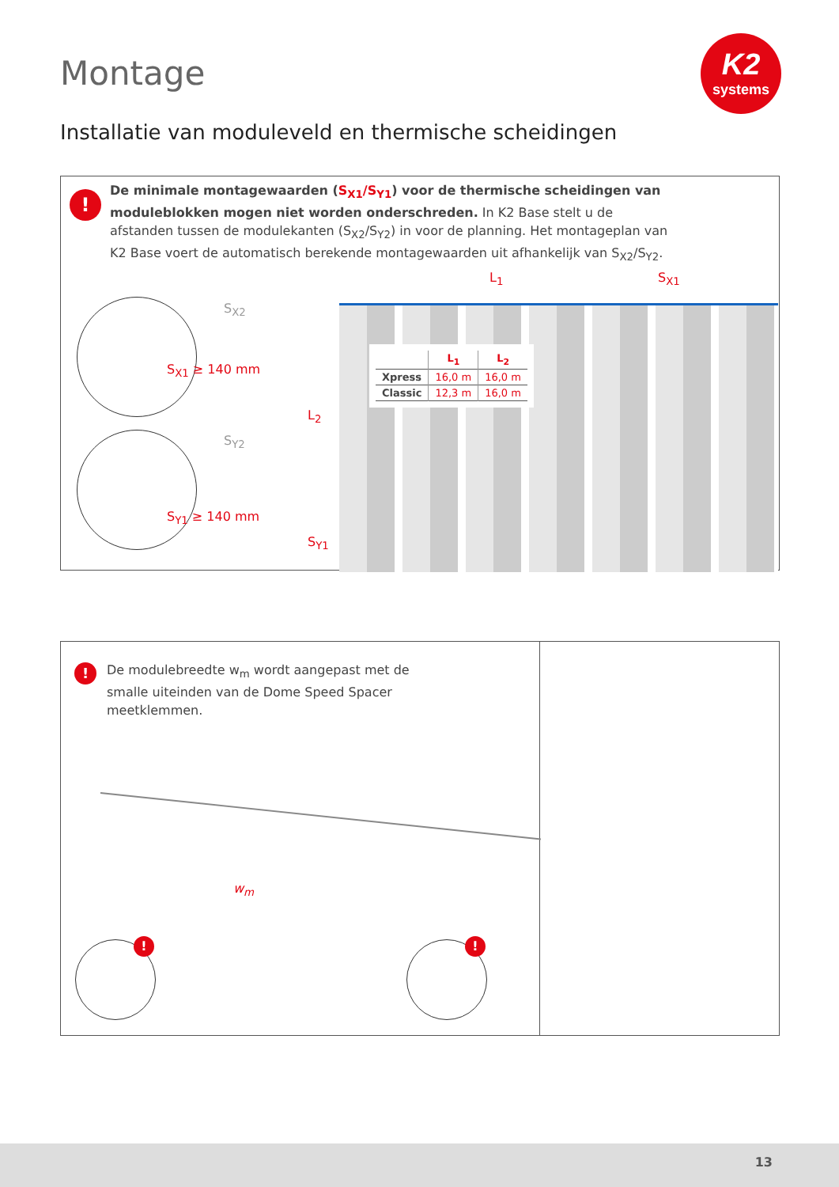Montage
K2
systems
Installatie van moduleveld en thermische scheidingen
!
De minimale montagewaarden (S<sub>X1</sub>/S<sub>Y1</sub>) voor de thermische scheidingen van moduleblokken mogen niet worden onderschreden. In K2 Base stelt u de afstanden tussen de modulekanten (S<sub>X2</sub>/S<sub>Y2</sub>) in voor de planning. Het montageplan van K2 Base voert de automatisch berekende montagewaarden uit afhankelijk van S<sub>X2</sub>/S<sub>Y2</sub>.
S<sub>X2</sub>
S<sub>X1</sub> ≥ 140 mm
S<sub>Y2</sub>
S<sub>Y1</sub> ≥ 140 mm
L<sub>1</sub> S<sub>X1</sub>
L<sub>2</sub>
S<sub>Y1</sub>
| | L<sub>1</sub> | L<sub>2</sub> |
| --- | --- | --- |
| Xpress | 16,0 m | 16,0 m |
| Classic | 12,3 m | 16,0 m |
!
De modulebreedte w<sub>m</sub> wordt aangepast met de smalle uiteinden van de Dome Speed Spacer meetklemmen.
w<sub>m</sub>
! !
13